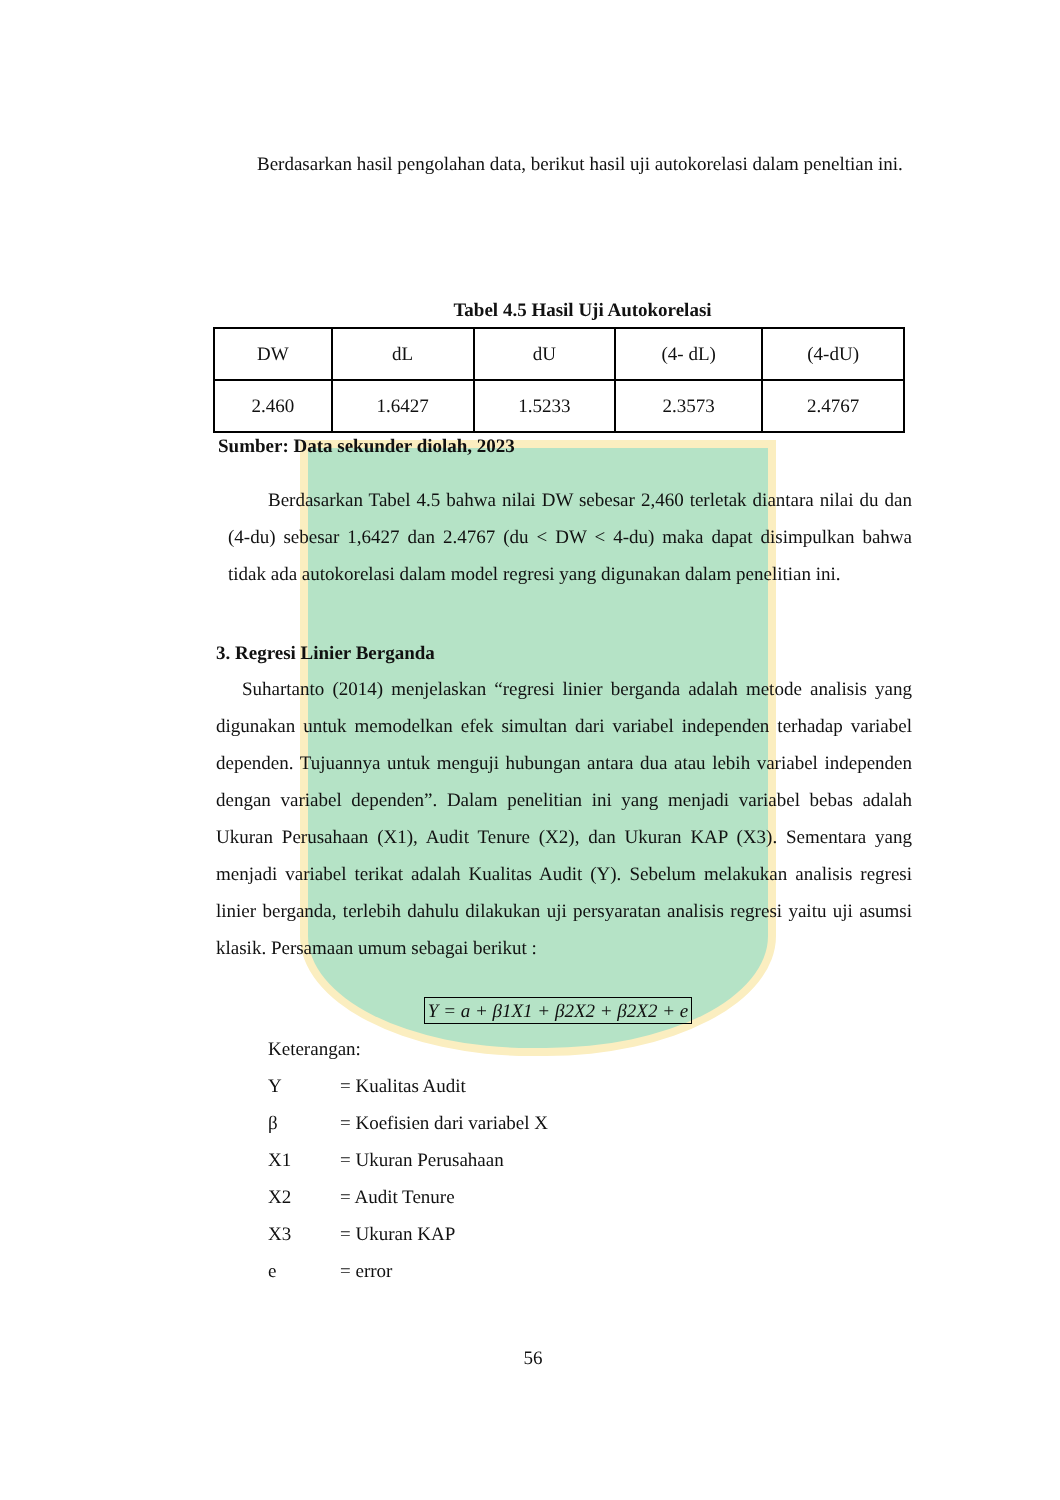Berdasarkan hasil pengolahan data, berikut hasil uji autokorelasi dalam peneltian ini.
Tabel 4.5 Hasil Uji Autokorelasi
| DW | dL | dU | (4- dL) | (4-dU) |
| 2.460 | 1.6427 | 1.5233 | 2.3573 | 2.4767 |
Sumber: Data sekunder diolah, 2023
Berdasarkan Tabel 4.5 bahwa nilai DW sebesar 2,460 terletak diantara nilai du dan (4-du) sebesar 1,6427 dan 2.4767 (du < DW < 4-du) maka dapat disimpulkan bahwa tidak ada autokorelasi dalam model regresi yang digunakan dalam penelitian ini.
3. Regresi Linier Berganda
Suhartanto (2014) menjelaskan “regresi linier berganda adalah metode analisis yang digunakan untuk memodelkan efek simultan dari variabel independen terhadap variabel dependen. Tujuannya untuk menguji hubungan antara dua atau lebih variabel independen dengan variabel dependen”. Dalam penelitian ini yang menjadi variabel bebas adalah Ukuran Perusahaan (X1), Audit Tenure (X2), dan Ukuran KAP (X3). Sementara yang menjadi variabel terikat adalah Kualitas Audit (Y). Sebelum melakukan analisis regresi linier berganda, terlebih dahulu dilakukan uji persyaratan analisis regresi yaitu uji asumsi klasik. Persamaan umum sebagai berikut :
Y = a + β1X1 + β2X2 + β2X2 + e
Keterangan:
Y = Kualitas Audit
β = Koefisien dari variabel X
X1 = Ukuran Perusahaan
X2 = Audit Tenure
X3 = Ukuran KAP
e = error
56